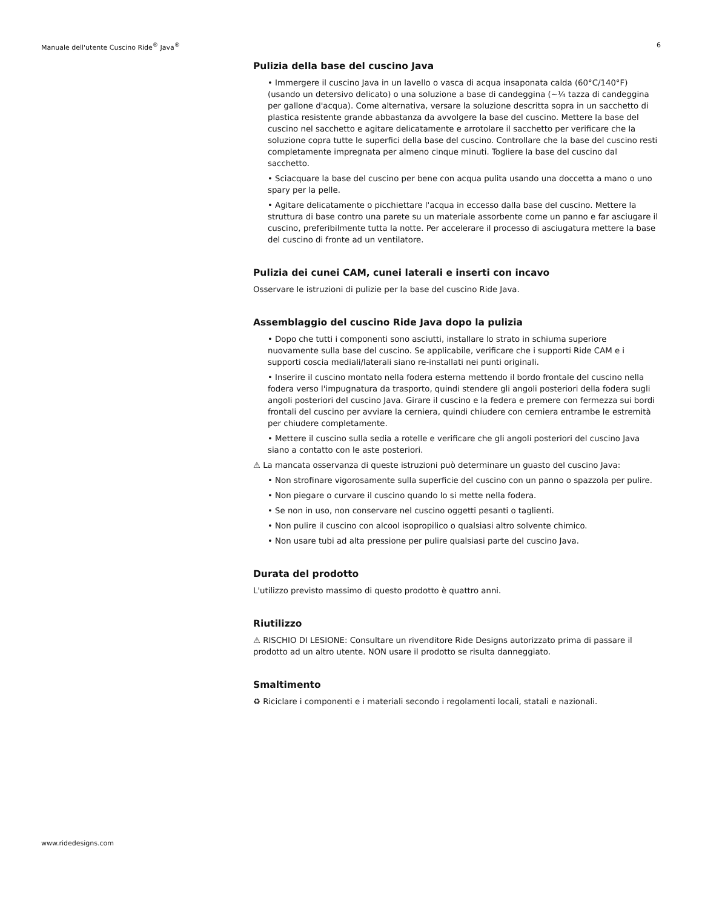Manuale dell'utente Cuscino Ride<sup>®</sup> Java<sup>®</sup> 6
Pulizia della base del cuscino Java
• Immergere il cuscino Java in un lavello o vasca di acqua insaponata calda (60°C/140°F) (usando un detersivo delicato) o una soluzione a base di candeggina (~¼ tazza di candeggina per gallone d'acqua). Come alternativa, versare la soluzione descritta sopra in un sacchetto di plastica resistente grande abbastanza da avvolgere la base del cuscino. Mettere la base del cuscino nel sacchetto e agitare delicatamente e arrotolare il sacchetto per verificare che la soluzione copra tutte le superfici della base del cuscino. Controllare che la base del cuscino resti completamente impregnata per almeno cinque minuti. Togliere la base del cuscino dal sacchetto.
• Sciacquare la base del cuscino per bene con acqua pulita usando una doccetta a mano o uno spary per la pelle.
• Agitare delicatamente o picchiettare l'acqua in eccesso dalla base del cuscino. Mettere la struttura di base contro una parete su un materiale assorbente come un panno e far asciugare il cuscino, preferibilmente tutta la notte. Per accelerare il processo di asciugatura mettere la base del cuscino di fronte ad un ventilatore.
Pulizia dei cunei CAM, cunei laterali e inserti con incavo
Osservare le istruzioni di pulizie per la base del cuscino Ride Java.
Assemblaggio del cuscino Ride Java dopo la pulizia
• Dopo che tutti i componenti sono asciutti, installare lo strato in schiuma superiore nuovamente sulla base del cuscino. Se applicabile, verificare che i supporti Ride CAM e i supporti coscia mediali/laterali siano re-installati nei punti originali.
• Inserire il cuscino montato nella fodera esterna mettendo il bordo frontale del cuscino nella fodera verso l'impugnatura da trasporto, quindi stendere gli angoli posteriori della fodera sugli angoli posteriori del cuscino Java. Girare il cuscino e la federa e premere con fermezza sui bordi frontali del cuscino per avviare la cerniera, quindi chiudere con cerniera entrambe le estremità per chiudere completamente.
• Mettere il cuscino sulla sedia a rotelle e verificare che gli angoli posteriori del cuscino Java siano a contatto con le aste posteriori.
⚠ La mancata osservanza di queste istruzioni può determinare un guasto del cuscino Java:
• Non strofinare vigorosamente sulla superficie del cuscino con un panno o spazzola per pulire.
• Non piegare o curvare il cuscino quando lo si mette nella fodera.
• Se non in uso, non conservare nel cuscino oggetti pesanti o taglienti.
• Non pulire il cuscino con alcool isopropilico o qualsiasi altro solvente chimico.
• Non usare tubi ad alta pressione per pulire qualsiasi parte del cuscino Java.
Durata del prodotto
L'utilizzo previsto massimo di questo prodotto è quattro anni.
Riutilizzo
⚠ RISCHIO DI LESIONE: Consultare un rivenditore Ride Designs autorizzato prima di passare il prodotto ad un altro utente. NON usare il prodotto se risulta danneggiato.
Smaltimento
♻ Riciclare i componenti e i materiali secondo i regolamenti locali, statali e nazionali.
www.ridedesigns.com